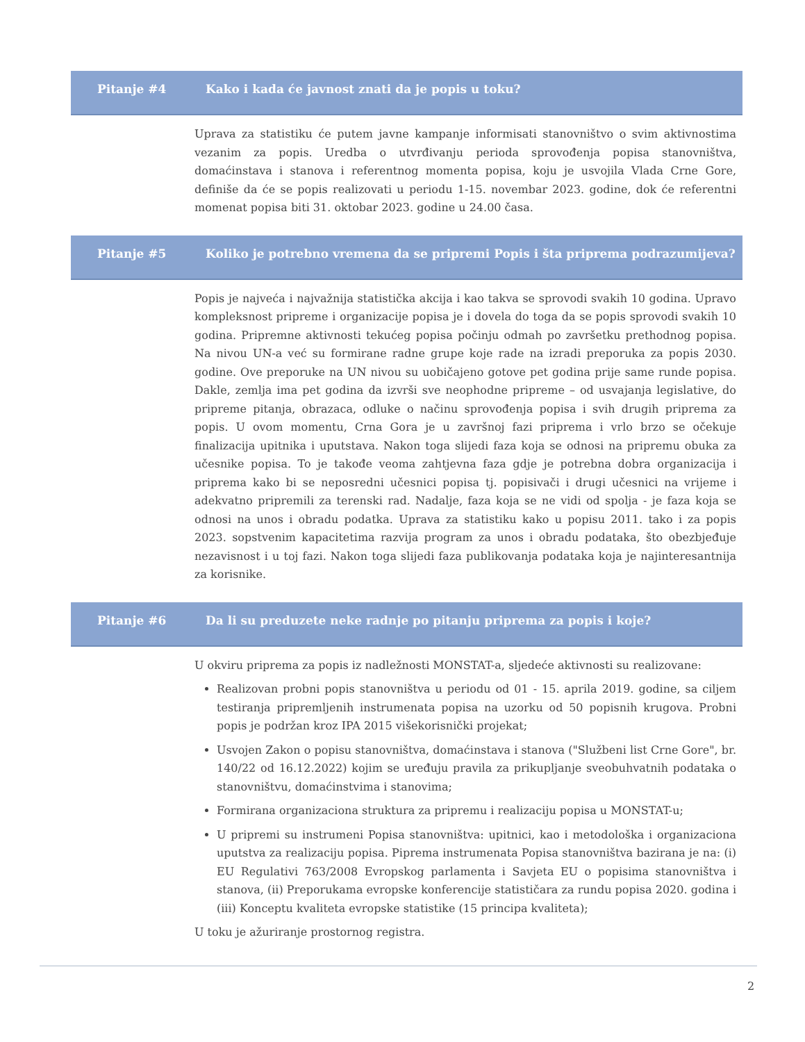Pitanje #4 Kako i kada će javnost znati da je popis u toku?
Uprava za statistiku će putem javne kampanje informisati stanovništvo o svim aktivnostima vezanim za popis. Uredba o utvrđivanju perioda sprovođenja popisa stanovništva, domaćinstava i stanova i referentnog momenta popisa, koju je usvojila Vlada Crne Gore, definiše da će se popis realizovati u periodu 1-15. novembar 2023. godine, dok će referentni momenat popisa biti 31. oktobar 2023. godine u 24.00 časa.
Pitanje #5 Koliko je potrebno vremena da se pripremi Popis i šta priprema podrazumijeva?
Popis je najveća i najvažnija statistička akcija i kao takva se sprovodi svakih 10 godina. Upravo kompleksnost pripreme i organizacije popisa je i dovela do toga da se popis sprovodi svakih 10 godina. Pripremne aktivnosti tekućeg popisa počinju odmah po završetku prethodnog popisa. Na nivou UN-a već su formirane radne grupe koje rade na izradi preporuka za popis 2030. godine. Ove preporuke na UN nivou su uobičajeno gotove pet godina prije same runde popisa. Dakle, zemlja ima pet godina da izvrši sve neophodne pripreme – od usvajanja legislative, do pripreme pitanja, obrazaca, odluke o načinu sprovođenja popisa i svih drugih priprema za popis. U ovom momentu, Crna Gora je u završnoj fazi priprema i vrlo brzo se očekuje finalizacija upitnika i uputstava. Nakon toga slijedi faza koja se odnosi na pripremu obuka za učesnike popisa. To je takođe veoma zahtjevna faza gdje je potrebna dobra organizacija i priprema kako bi se neposredni učesnici popisa tj. popisivači i drugi učesnici na vrijeme i adekvatno pripremili za terenski rad. Nadalje, faza koja se ne vidi od spolja - je faza koja se odnosi na unos i obradu podatka. Uprava za statistiku kako u popisu 2011. tako i za popis 2023. sopstvenim kapacitetima razvija program za unos i obradu podataka, što obezbjeđuje nezavisnost i u toj fazi. Nakon toga slijedi faza publikovanja podataka koja je najinteresantnija za korisnike.
Pitanje #6 Da li su preduzete neke radnje po pitanju priprema za popis i koje?
U okviru priprema za popis iz nadležnosti MONSTAT-a, sljedeće aktivnosti su realizovane:
Realizovan probni popis stanovništva u periodu od 01 - 15. aprila 2019. godine, sa ciljem testiranja pripremljenih instrumenata popisa na uzorku od 50 popisnih krugova. Probni popis je podržan kroz IPA 2015 višekorisnički projekat;
Usvojen Zakon o popisu stanovništva, domaćinstava i stanova ("Službeni list Crne Gore", br. 140/22 od 16.12.2022) kojim se uređuju pravila za prikupljanje sveobuhvatnih podataka o stanovništvu, domaćinstvima i stanovima;
Formirana organizaciona struktura za pripremu i realizaciju popisa u MONSTAT-u;
U pripremi su instrumeni Popisa stanovništva: upitnici, kao i metodološka i organizaciona uputstva za realizaciju popisa. Piprema instrumenata Popisa stanovništva bazirana je na: (i) EU Regulativi 763/2008 Evropskog parlamenta i Savjeta EU o popisima stanovništva i stanova, (ii) Preporukama evropske konferencije statističara za rundu popisa 2020. godina i (iii) Konceptu kvaliteta evropske statistike (15 principa kvaliteta);
U toku je ažuriranje prostornog registra.
2